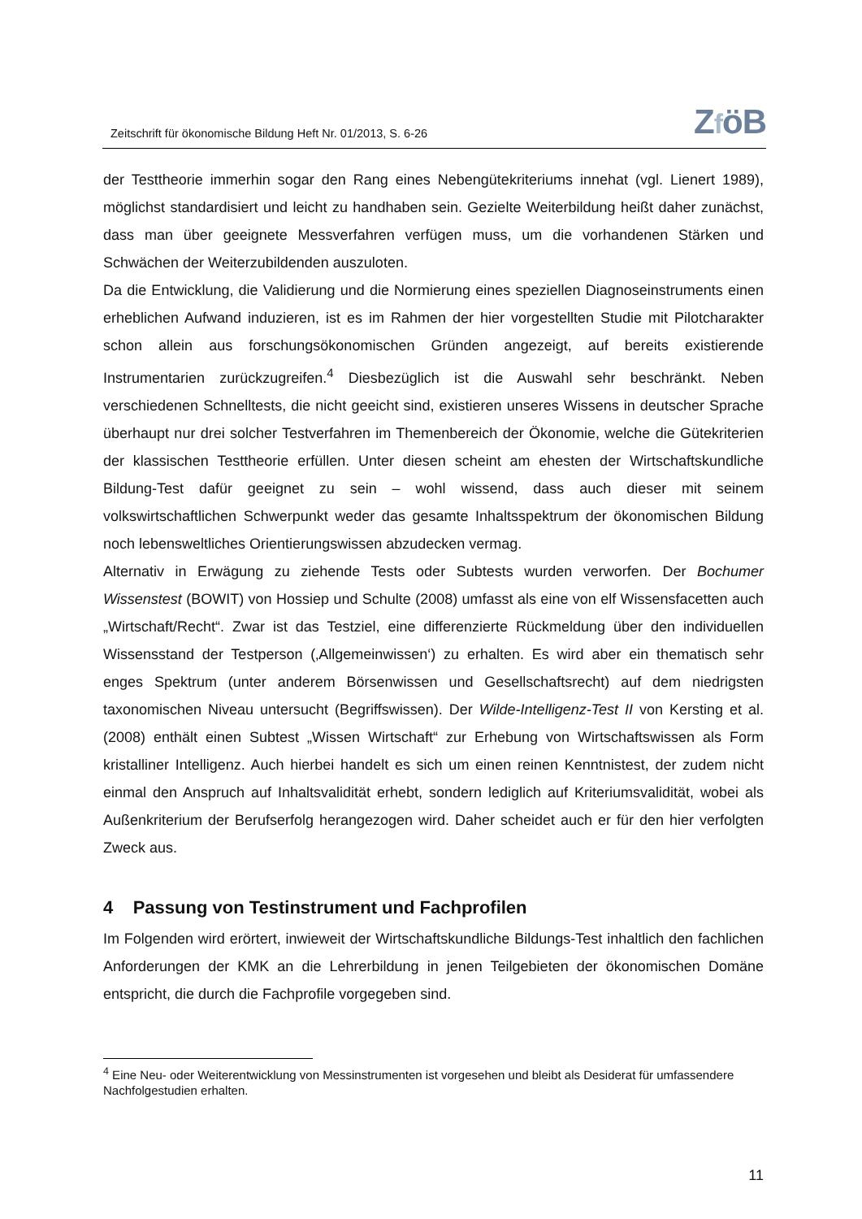Zeitschrift für ökonomische Bildung Heft Nr. 01/2013, S. 6-26
ZföB
der Testtheorie immerhin sogar den Rang eines Nebengütekriteriums innehat (vgl. Lienert 1989), möglichst standardisiert und leicht zu handhaben sein. Gezielte Weiterbildung heißt daher zunächst, dass man über geeignete Messverfahren verfügen muss, um die vorhandenen Stärken und Schwächen der Weiterzubildenden auszuloten.
Da die Entwicklung, die Validierung und die Normierung eines speziellen Diagnoseinstruments einen erheblichen Aufwand induzieren, ist es im Rahmen der hier vorgestellten Studie mit Pilotcharakter schon allein aus forschungsökonomischen Gründen angezeigt, auf bereits existierende Instrumentarien zurückzugreifen.<sup>4</sup> Diesbezüglich ist die Auswahl sehr beschränkt. Neben verschiedenen Schnelltests, die nicht geeicht sind, existieren unseres Wissens in deutscher Sprache überhaupt nur drei solcher Testverfahren im Themenbereich der Ökonomie, welche die Gütekriterien der klassischen Testtheorie erfüllen. Unter diesen scheint am ehesten der Wirtschaftskundliche Bildung-Test dafür geeignet zu sein – wohl wissend, dass auch dieser mit seinem volkswirtschaftlichen Schwerpunkt weder das gesamte Inhaltsspektrum der ökonomischen Bildung noch lebensweltliches Orientierungswissen abzudecken vermag.
Alternativ in Erwägung zu ziehende Tests oder Subtests wurden verworfen. Der Bochumer Wissenstest (BOWIT) von Hossiep und Schulte (2008) umfasst als eine von elf Wissensfacetten auch „Wirtschaft/Recht“. Zwar ist das Testziel, eine differenzierte Rückmeldung über den individuellen Wissensstand der Testperson (‚Allgemeinwissen‘) zu erhalten. Es wird aber ein thematisch sehr enges Spektrum (unter anderem Börsenwissen und Gesellschaftsrecht) auf dem niedrigsten taxonomischen Niveau untersucht (Begriffswissen). Der Wilde-Intelligenz-Test II von Kersting et al. (2008) enthält einen Subtest „Wissen Wirtschaft“ zur Erhebung von Wirtschaftswissen als Form kristalliner Intelligenz. Auch hierbei handelt es sich um einen reinen Kenntnistest, der zudem nicht einmal den Anspruch auf Inhaltsvalidität erhebt, sondern lediglich auf Kriteriumsvalidität, wobei als Außenkriterium der Berufserfolg herangezogen wird. Daher scheidet auch er für den hier verfolgten Zweck aus.
4 Passung von Testinstrument und Fachprofilen
Im Folgenden wird erörtert, inwieweit der Wirtschaftskundliche Bildungs-Test inhaltlich den fachlichen Anforderungen der KMK an die Lehrerbildung in jenen Teilgebieten der ökonomischen Domäne entspricht, die durch die Fachprofile vorgegeben sind.
<sup>4</sup> Eine Neu- oder Weiterentwicklung von Messinstrumenten ist vorgesehen und bleibt als Desiderat für umfassendere Nachfolgestudien erhalten.
11